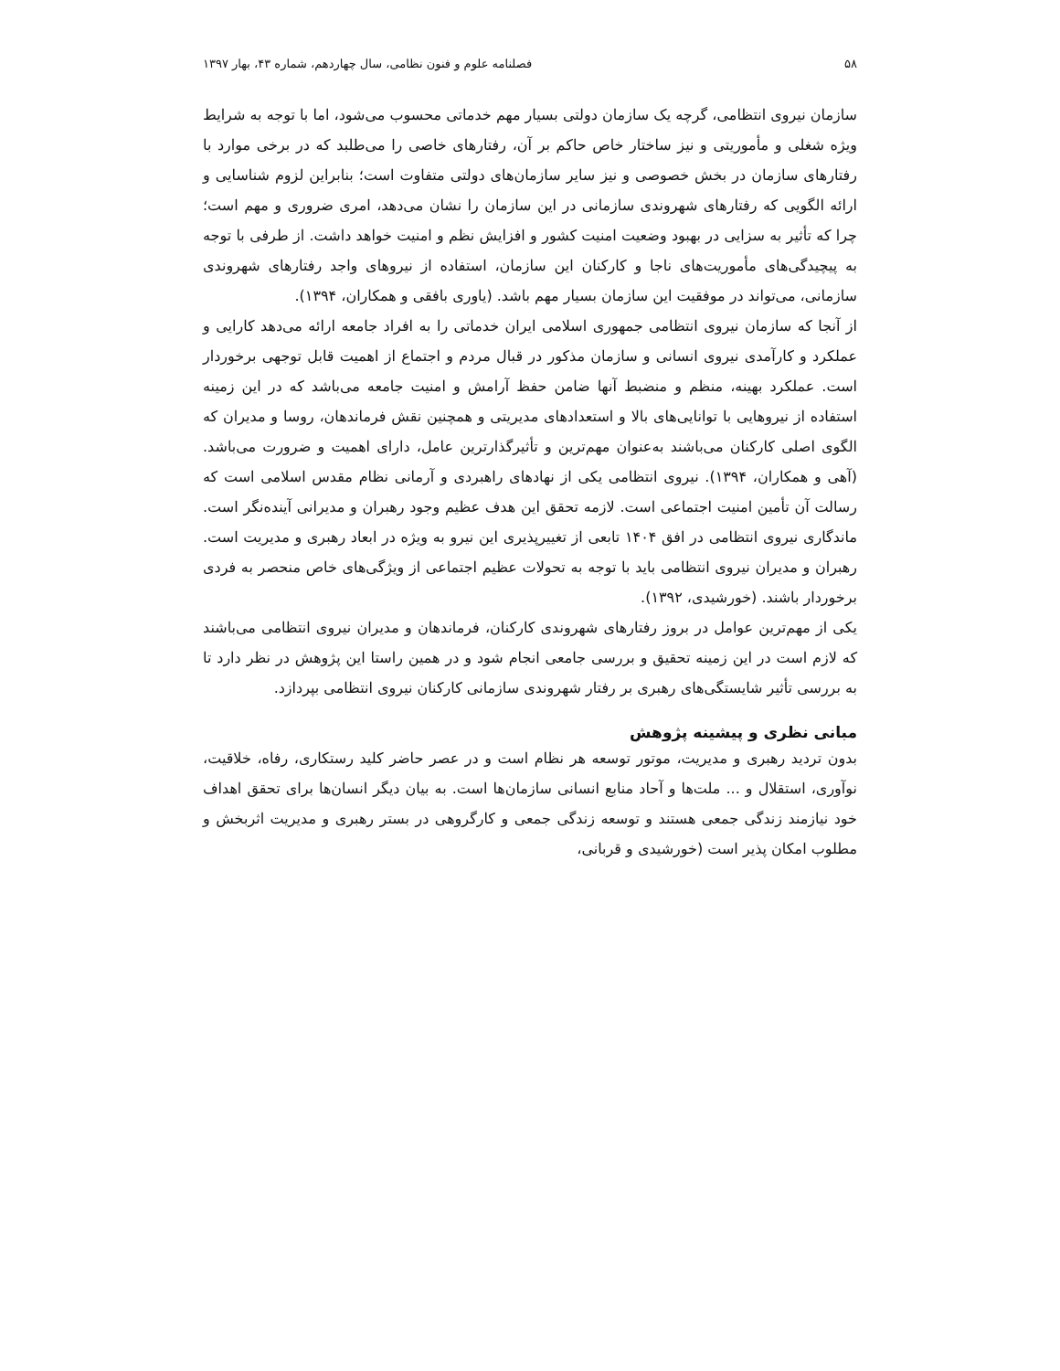۵۸ فصلنامه علوم و فنون نظامی، سال چهاردهم، شماره ۴۳، بهار ۱۳۹۷
سازمان نیروی انتظامی، گرچه یک سازمان دولتی بسیار مهم خدماتی محسوب می‌شود، اما با توجه به شرایط ویژه شغلی و مأموریتی و نیز ساختار خاص حاکم بر آن، رفتارهای خاصی را می‌طلبد که در برخی موارد با رفتارهای سازمان در بخش خصوصی و نیز سایر سازمان‌های دولتی متفاوت است؛ بنابراین لزوم شناسایی و ارائه الگویی که رفتارهای شهروندی سازمانی در این سازمان را نشان می‌دهد، امری ضروری و مهم است؛ چرا که تأثیر به سزایی در بهبود وضعیت امنیت کشور و افزایش نظم و امنیت خواهد داشت. از طرفی با توجه به پیچیدگی‌های مأموریت‌های ناجا و کارکنان این سازمان، استفاده از نیروهای واجد رفتارهای شهروندی سازمانی، می‌تواند در موفقیت این سازمان بسیار مهم باشد. (یاوری بافقی و همکاران، ۱۳۹۴).
از آنجا که سازمان نیروی انتظامی جمهوری اسلامی ایران خدماتی را به افراد جامعه ارائه می‌دهد کارایی و عملکرد و کارآمدی نیروی انسانی و سازمان مذکور در قبال مردم و اجتماع از اهمیت قابل توجهی برخوردار است. عملکرد بهینه، منظم و منضبط آنها ضامن حفظ آرامش و امنیت جامعه می‌باشد که در این زمینه استفاده از نیروهایی با توانایی‌های بالا و استعدادهای مدیریتی و همچنین نقش فرماندهان، روسا و مدیران که الگوی اصلی کارکنان می‌باشند به‌عنوان مهم‌ترین و تأثیرگذارترین عامل، دارای اهمیت و ضرورت می‌باشد. (آهی و همکاران، ۱۳۹۴). نیروی انتظامی یکی از نهادهای راهبردی و آرمانی نظام مقدس اسلامی است که رسالت آن تأمین امنیت اجتماعی است. لازمه تحقق این هدف عظیم وجود رهبران و مدیرانی آینده‌نگر است. ماندگاری نیروی انتظامی در افق ۱۴۰۴ تابعی از تغییرپذیری این نیرو به ویژه در ابعاد رهبری و مدیریت است. رهبران و مدیران نیروی انتظامی باید با توجه به تحولات عظیم اجتماعی از ویژگی‌های خاص منحصر به فردی برخوردار باشند. (خورشیدی، ۱۳۹۲).
یکی از مهم‌ترین عوامل در بروز رفتارهای شهروندی کارکنان، فرماندهان و مدیران نیروی انتظامی می‌باشند که لازم است در این زمینه تحقیق و بررسی جامعی انجام شود و در همین راستا این پژوهش در نظر دارد تا به بررسی تأثیر شایستگی‌های رهبری بر رفتار شهروندی سازمانی کارکنان نیروی انتظامی بپردازد.
مبانی نظری و پیشینه پژوهش
بدون تردید رهبری و مدیریت، موتور توسعه هر نظام است و در عصر حاضر کلید رستکاری، رفاه، خلاقیت، نوآوری، استقلال و ... ملت‌ها و آحاد منابع انسانی سازمان‌ها است. به بیان دیگر انسان‌ها برای تحقق اهداف خود نیازمند زندگی جمعی هستند و توسعه زندگی جمعی و کارگروهی در بستر رهبری و مدیریت اثربخش و مطلوب امکان پذیر است (خورشیدی و قربانی،